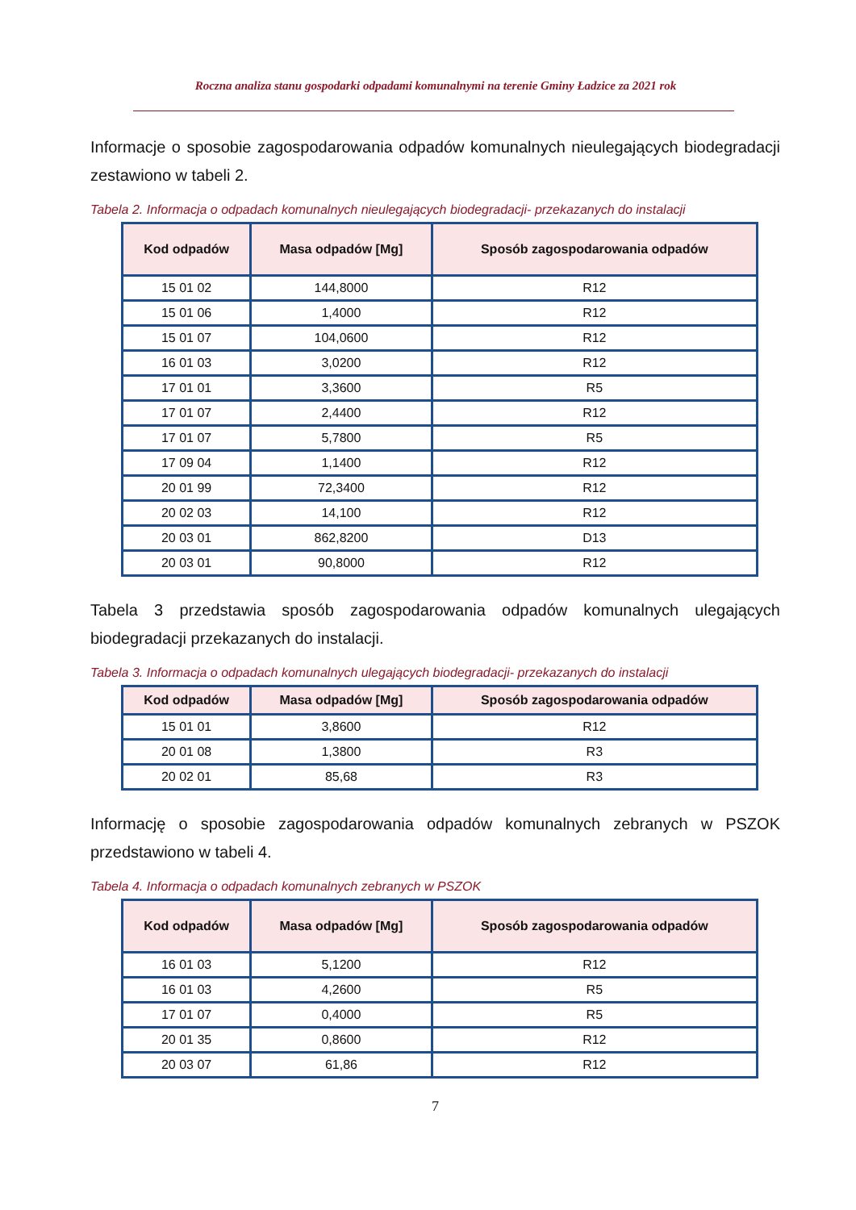Roczna analiza stanu gospodarki odpadami komunalnymi na terenie Gminy Ładzice za 2021 rok
Informacje o sposobie zagospodarowania odpadów komunalnych nieulegających biodegradacji zestawiono w tabeli 2.
Tabela 2. Informacja o odpadach komunalnych nieulegających biodegradacji- przekazanych do instalacji
| Kod odpadów | Masa odpadów [Mg] | Sposób zagospodarowania odpadów |
| --- | --- | --- |
| 15 01 02 | 144,8000 | R12 |
| 15 01 06 | 1,4000 | R12 |
| 15 01 07 | 104,0600 | R12 |
| 16 01 03 | 3,0200 | R12 |
| 17 01 01 | 3,3600 | R5 |
| 17 01 07 | 2,4400 | R12 |
| 17 01 07 | 5,7800 | R5 |
| 17 09 04 | 1,1400 | R12 |
| 20 01 99 | 72,3400 | R12 |
| 20 02 03 | 14,100 | R12 |
| 20 03 01 | 862,8200 | D13 |
| 20 03 01 | 90,8000 | R12 |
Tabela 3 przedstawia sposób zagospodarowania odpadów komunalnych ulegających biodegradacji przekazanych do instalacji.
Tabela 3. Informacja o odpadach komunalnych ulegających biodegradacji- przekazanych do instalacji
| Kod odpadów | Masa odpadów [Mg] | Sposób zagospodarowania odpadów |
| --- | --- | --- |
| 15 01 01 | 3,8600 | R12 |
| 20 01 08 | 1,3800 | R3 |
| 20 02 01 | 85,68 | R3 |
Informację o sposobie zagospodarowania odpadów komunalnych zebranych w PSZOK przedstawiono w tabeli 4.
Tabela 4. Informacja o odpadach komunalnych zebranych w PSZOK
| Kod odpadów | Masa odpadów [Mg] | Sposób zagospodarowania odpadów |
| --- | --- | --- |
| 16 01 03 | 5,1200 | R12 |
| 16 01 03 | 4,2600 | R5 |
| 17 01 07 | 0,4000 | R5 |
| 20 01 35 | 0,8600 | R12 |
| 20 03 07 | 61,86 | R12 |
7